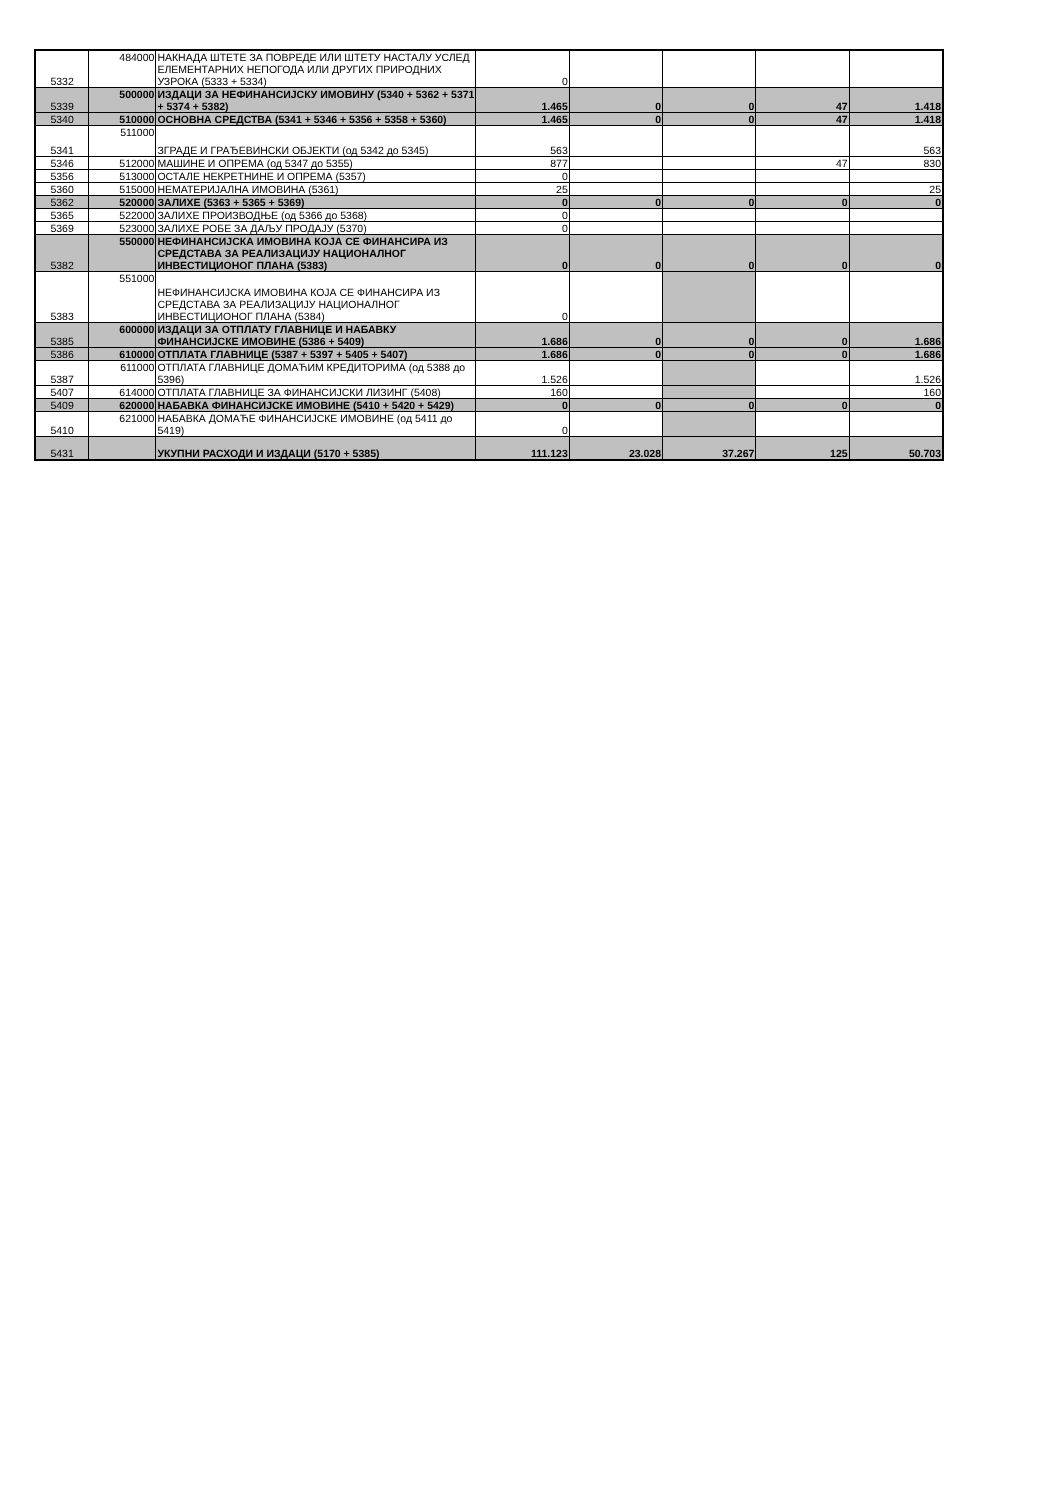| 5332 | 484000 | НАКНАДА ШТЕТЕ ЗА ПОВРЕДЕ ИЛИ ШТЕТУ НАСТАЛУ УСЛЕД ЕЛЕМЕНТАРНИХ НЕПОГОДА ИЛИ ДРУГИХ ПРИРОДНИХ УЗРОКА (5333 + 5334) | 0 | | | | |
| 5339 | 500000 | ИЗДАЦИ ЗА НЕФИНАНСИЈСКУ ИМОВИНУ (5340 + 5362 + 5371 + 5374 + 5382) | 1.465 | 0 | 0 | 47 | 1.418 |
| 5340 | 510000 | ОСНОВНА СРЕДСТВА (5341 + 5346 + 5356 + 5358 + 5360) | 1.465 | 0 | 0 | 47 | 1.418 |
| 5341 | 511000 | ЗГРАДЕ И ГРАЂЕВИНСКИ ОБЈЕКТИ (од 5342 до 5345) | 563 | | | | 563 |
| 5346 | 512000 | МАШИНЕ И ОПРЕМА (од 5347 до 5355) | 877 | | | 47 | 830 |
| 5356 | 513000 | ОСТАЛЕ НЕКРЕТНИНЕ И ОПРЕМА (5357) | 0 | | | | |
| 5360 | 515000 | НЕМАТЕРИЈАЛНА ИМОВИНА (5361) | 25 | | | | 25 |
| 5362 | 520000 | ЗАЛИХЕ (5363 + 5365 + 5369) | 0 | 0 | 0 | 0 | 0 |
| 5365 | 522000 | ЗАЛИХЕ ПРОИЗВОДЊЕ (од 5366 до 5368) | 0 | | | | |
| 5369 | 523000 | ЗАЛИХЕ РОБЕ ЗА ДАЉУ ПРОДАЈУ (5370) | 0 | | | | |
| 5382 | 550000 | НЕФИНАНСИЈСКА ИМОВИНА КОЈА СЕ ФИНАНСИРА ИЗ СРЕДСТАВА ЗА РЕАЛИЗАЦИЈУ НАЦИОНАЛНОГ ИНВЕСТИЦИОНОГ ПЛАНА (5383) | 0 | 0 | 0 | 0 | 0 |
| 5383 | 551000 | НЕФИНАНСИЈСКА ИМОВИНА КОЈА СЕ ФИНАНСИРА ИЗ СРЕДСТАВА ЗА РЕАЛИЗАЦИЈУ НАЦИОНАЛНОГ ИНВЕСТИЦИОНОГ ПЛАНА (5384) | 0 | | | | |
| 5385 | 600000 | ИЗДАЦИ ЗА ОТПЛАТУ ГЛАВНИЦЕ И НАБАВКУ ФИНАНСИЈСКЕ ИМОВИНЕ (5386 + 5409) | 1.686 | 0 | 0 | 0 | 1.686 |
| 5386 | 610000 | ОТПЛАТА ГЛАВНИЦЕ (5387 + 5397 + 5405 + 5407) | 1.686 | 0 | 0 | 0 | 1.686 |
| 5387 | 611000 | ОТПЛАТА ГЛАВНИЦЕ ДОМАЋИМ КРЕДИТОРИМА (од 5388 до 5396) | 1.526 | | | | 1.526 |
| 5407 | 614000 | ОТПЛАТА ГЛАВНИЦЕ ЗА ФИНАНСИЈСКИ ЛИЗИНГ (5408) | 160 | | | | 160 |
| 5409 | 620000 | НАБАВКА ФИНАНСИЈСКЕ ИМОВИНЕ (5410 + 5420 + 5429) | 0 | 0 | 0 | 0 | 0 |
| 5410 | 621000 | НАБАВКА ДОМАЋЕ ФИНАНСИЈСКЕ ИМОВИНЕ (од 5411 до 5419) | 0 | | | | |
| 5431 | | УКУПНИ РАСХОДИ И ИЗДАЦИ (5170 + 5385) | 111.123 | 23.028 | 37.267 | 125 | 50.703 |